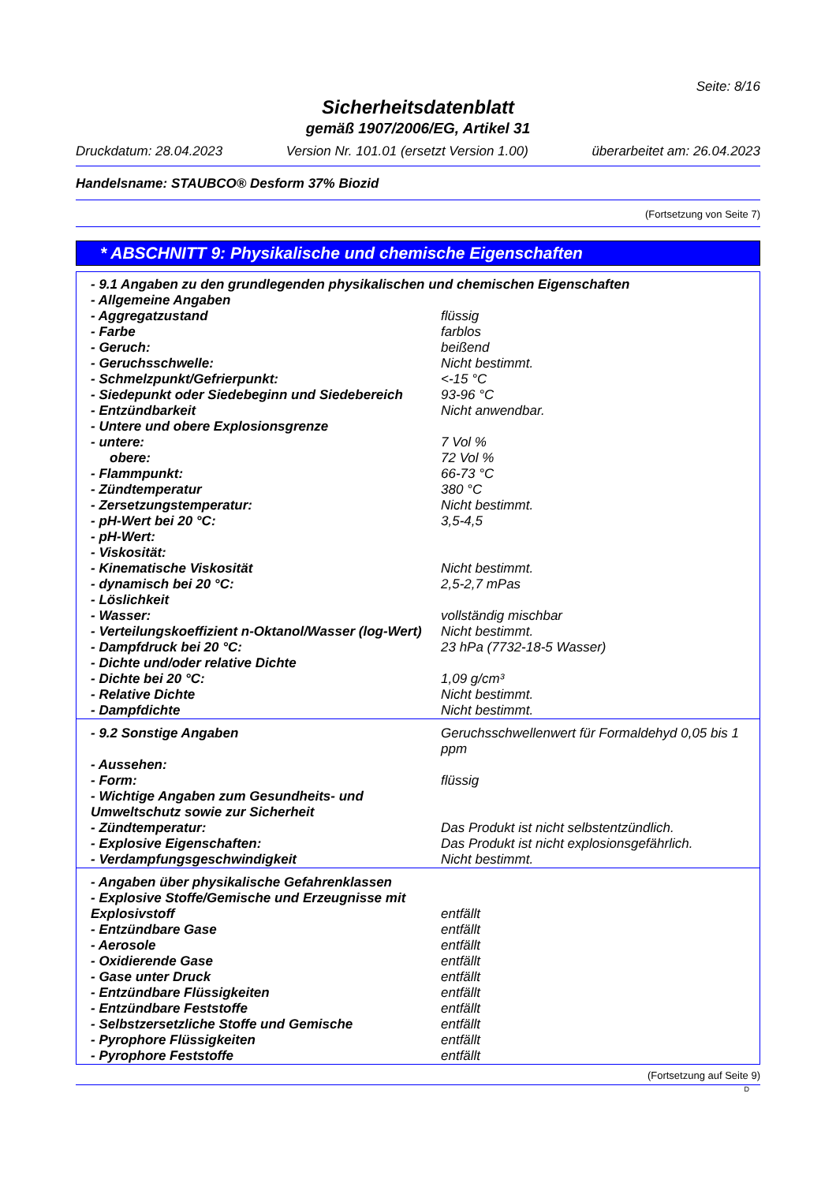Seite: 8/16
Sicherheitsdatenblatt
gemäß 1907/2006/EG, Artikel 31
Druckdatum: 28.04.2023 Version Nr. 101.01 (ersetzt Version 1.00) überarbeitet am: 26.04.2023
Handelsname: STAUBCO® Desform 37% Biozid
(Fortsetzung von Seite 7)
* ABSCHNITT 9: Physikalische und chemische Eigenschaften
| - 9.1 Angaben zu den grundlegenden physikalischen und chemischen Eigenschaften | |
| - Allgemeine Angaben | |
| - Aggregatzustand | flüssig |
| - Farbe | farblos |
| - Geruch: | beißend |
| - Geruchsschwelle: | Nicht bestimmt. |
| - Schmelzpunkt/Gefrierpunkt: | <-15 °C |
| - Siedepunkt oder Siedebeginn und Siedebereich | 93-96 °C |
| - Entzündbarkeit | Nicht anwendbar. |
| - Untere und obere Explosionsgrenze | |
| - untere: | 7 Vol % |
| obere: | 72 Vol % |
| - Flammpunkt: | 66-73 °C |
| - Zündtemperatur | 380 °C |
| - Zersetzungstemperatur: | Nicht bestimmt. |
| - pH-Wert bei 20 °C: | 3,5-4,5 |
| - pH-Wert: | |
| - Viskosität: | |
| - Kinematische Viskosität | Nicht bestimmt. |
| - dynamisch bei 20 °C: | 2,5-2,7 mPas |
| - Löslichkeit | |
| - Wasser: | vollständig mischbar |
| - Verteilungskoeffizient n-Oktanol/Wasser (log-Wert) | Nicht bestimmt. |
| - Dampfdruck bei 20 °C: | 23 hPa (7732-18-5 Wasser) |
| - Dichte und/oder relative Dichte | |
| - Dichte bei 20 °C: | 1,09 g/cm³ |
| - Relative Dichte | Nicht bestimmt. |
| - Dampfdichte | Nicht bestimmt. |
| - 9.2 Sonstige Angaben | Geruchsschwellenwert für Formaldehyd 0,05 bis 1 ppm |
| - Aussehen: | |
| - Form: | flüssig |
| - Wichtige Angaben zum Gesundheits- und Umweltschutz sowie zur Sicherheit | |
| - Zündtemperatur: | Das Produkt ist nicht selbstentzündlich. |
| - Explosive Eigenschaften: | Das Produkt ist nicht explosionsgefährlich. |
| - Verdampfungsgeschwindigkeit | Nicht bestimmt. |
| - Angaben über physikalische Gefahrenklassen | |
| - Explosive Stoffe/Gemische und Erzeugnisse mit Explosivstoff | entfällt |
| - Entzündbare Gase | entfällt |
| - Aerosole | entfällt |
| - Oxidierende Gase | entfällt |
| - Gase unter Druck | entfällt |
| - Entzündbare Flüssigkeiten | entfällt |
| - Entzündbare Feststoffe | entfällt |
| - Selbstzersetzliche Stoffe und Gemische | entfällt |
| - Pyrophore Flüssigkeiten | entfällt |
| - Pyrophore Feststoffe | entfällt |
(Fortsetzung auf Seite 9)
D